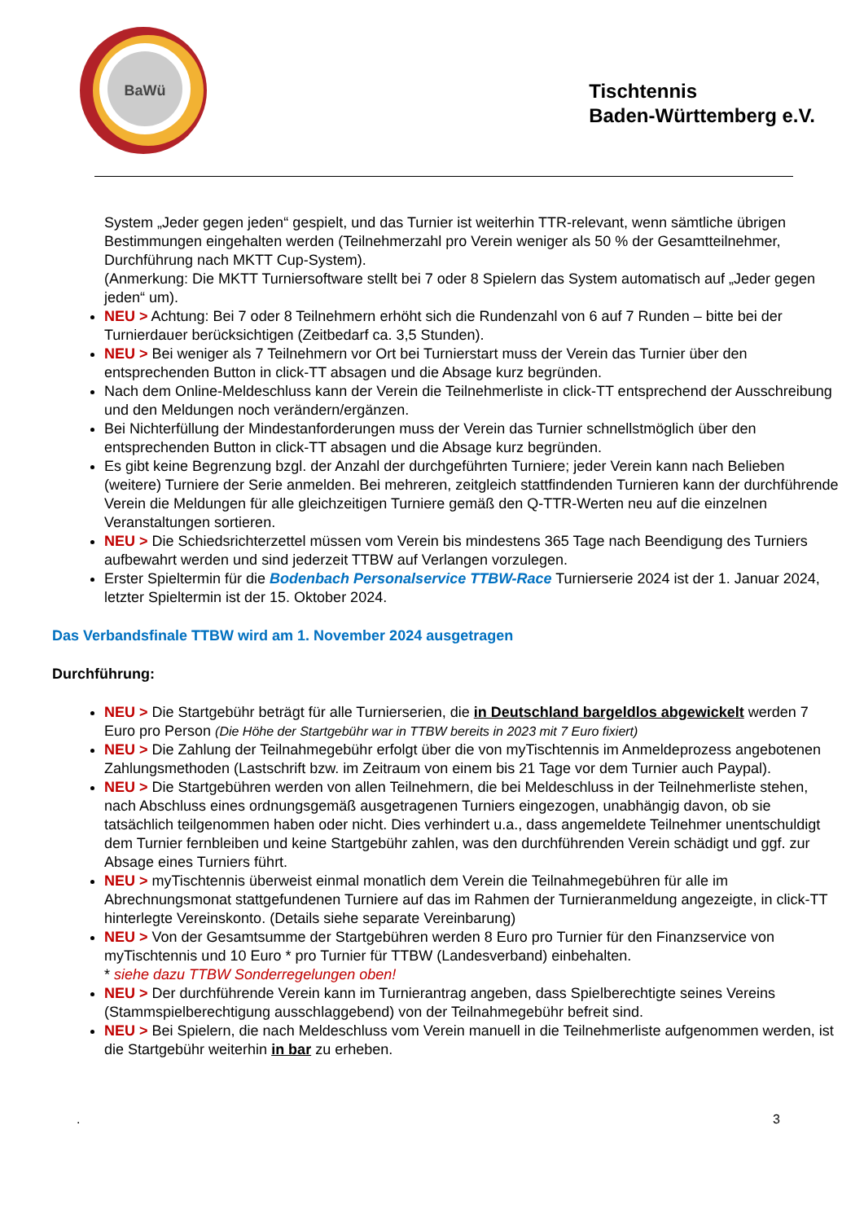BaWü
Tischtennis
Baden-Württemberg e.V.
System „Jeder gegen jeden“ gespielt, und das Turnier ist weiterhin TTR-relevant, wenn sämtliche übrigen Bestimmungen eingehalten werden (Teilnehmerzahl pro Verein weniger als 50 % der Gesamtteilnehmer, Durchführung nach MKTT Cup-System).
(Anmerkung: Die MKTT Turniersoftware stellt bei 7 oder 8 Spielern das System automatisch auf „Jeder gegen jeden“ um).
NEU > Achtung: Bei 7 oder 8 Teilnehmern erhöht sich die Rundenzahl von 6 auf 7 Runden – bitte bei der Turnierdauer berücksichtigen (Zeitbedarf ca. 3,5 Stunden).
NEU > Bei weniger als 7 Teilnehmern vor Ort bei Turnierstart muss der Verein das Turnier über den entsprechenden Button in click-TT absagen und die Absage kurz begründen.
Nach dem Online-Meldeschluss kann der Verein die Teilnehmerliste in click-TT entsprechend der Ausschreibung und den Meldungen noch verändern/ergänzen.
Bei Nichterfüllung der Mindestanforderungen muss der Verein das Turnier schnellstmöglich über den entsprechenden Button in click-TT absagen und die Absage kurz begründen.
Es gibt keine Begrenzung bzgl. der Anzahl der durchgeführten Turniere; jeder Verein kann nach Belieben (weitere) Turniere der Serie anmelden. Bei mehreren, zeitgleich stattfindenden Turnieren kann der durchführende Verein die Meldungen für alle gleichzeitigen Turniere gemäß den Q-TTR-Werten neu auf die einzelnen Veranstaltungen sortieren.
NEU > Die Schiedsrichterzettel müssen vom Verein bis mindestens 365 Tage nach Beendigung des Turniers aufbewahrt werden und sind jederzeit TTBW auf Verlangen vorzulegen.
Erster Spieltermin für die Bodenbach Personalservice TTBW-Race Turnierserie 2024 ist der 1. Januar 2024, letzter Spieltermin ist der 15. Oktober 2024.
Das Verbandsfinale TTBW wird am 1. November 2024 ausgetragen
Durchführung:
NEU > Die Startgebühr beträgt für alle Turnierserien, die in Deutschland bargeldlos abgewickelt werden 7 Euro pro Person (Die Höhe der Startgebühr war in TTBW bereits in 2023 mit 7 Euro fixiert)
NEU > Die Zahlung der Teilnahmegebühr erfolgt über die von myTischtennis im Anmeldeprozess angebotenen Zahlungsmethoden (Lastschrift bzw. im Zeitraum von einem bis 21 Tage vor dem Turnier auch Paypal).
NEU > Die Startgebühren werden von allen Teilnehmern, die bei Meldeschluss in der Teilnehmerliste stehen, nach Abschluss eines ordnungsgemäß ausgetragenen Turniers eingezogen, unabhängig davon, ob sie tatsächlich teilgenommen haben oder nicht. Dies verhindert u.a., dass angemeldete Teilnehmer unentschuldigt dem Turnier fernbleiben und keine Startgebühr zahlen, was den durchführenden Verein schädigt und ggf. zur Absage eines Turniers führt.
NEU > myTischtennis überweist einmal monatlich dem Verein die Teilnahmegebühren für alle im Abrechnungsmonat stattgefundenen Turniere auf das im Rahmen der Turnieranmeldung angezeigte, in click-TT hinterlegte Vereinskonto. (Details siehe separate Vereinbarung)
NEU > Von der Gesamtsumme der Startgebühren werden 8 Euro pro Turnier für den Finanzservice von myTischtennis und 10 Euro * pro Turnier für TTBW (Landesverband) einbehalten.
* siehe dazu TTBW Sonderregelungen oben!
NEU > Der durchführende Verein kann im Turnierantrag angeben, dass Spielberechtigte seines Vereins (Stammspielberechtigung ausschlaggebend) von der Teilnahmegebühr befreit sind.
NEU > Bei Spielern, die nach Meldeschluss vom Verein manuell in die Teilnehmerliste aufgenommen werden, ist die Startgebühr weiterhin in bar zu erheben.
. 3